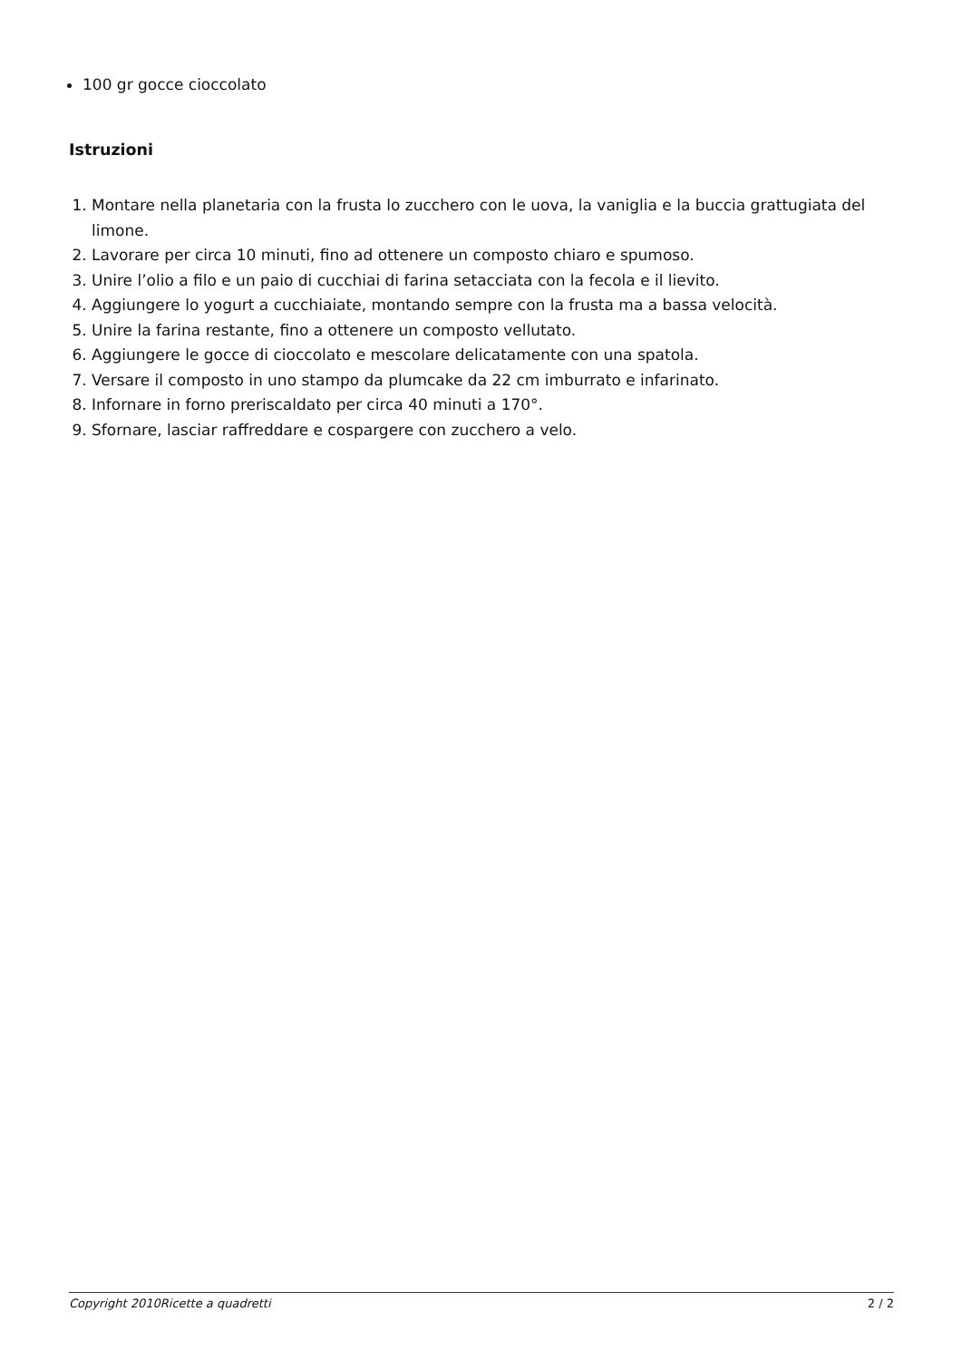100 gr gocce cioccolato
Istruzioni
1. Montare nella planetaria con la frusta lo zucchero con le uova, la vaniglia e la buccia grattugiata del limone.
2. Lavorare per circa 10 minuti, fino ad ottenere un composto chiaro e spumoso.
3. Unire l’olio a filo e un paio di cucchiai di farina setacciata con la fecola e il lievito.
4. Aggiungere lo yogurt a cucchiaiate, montando sempre con la frusta ma a bassa velocità.
5. Unire la farina restante, fino a ottenere un composto vellutato.
6. Aggiungere le gocce di cioccolato e mescolare delicatamente con una spatola.
7. Versare il composto in uno stampo da plumcake da 22 cm imburrato e infarinato.
8. Infornare in forno preriscaldato per circa 40 minuti a 170°.
9. Sfornare, lasciar raffreddare e cospargere con zucchero a velo.
Copyright 2010Ricette a quadretti 2 / 2